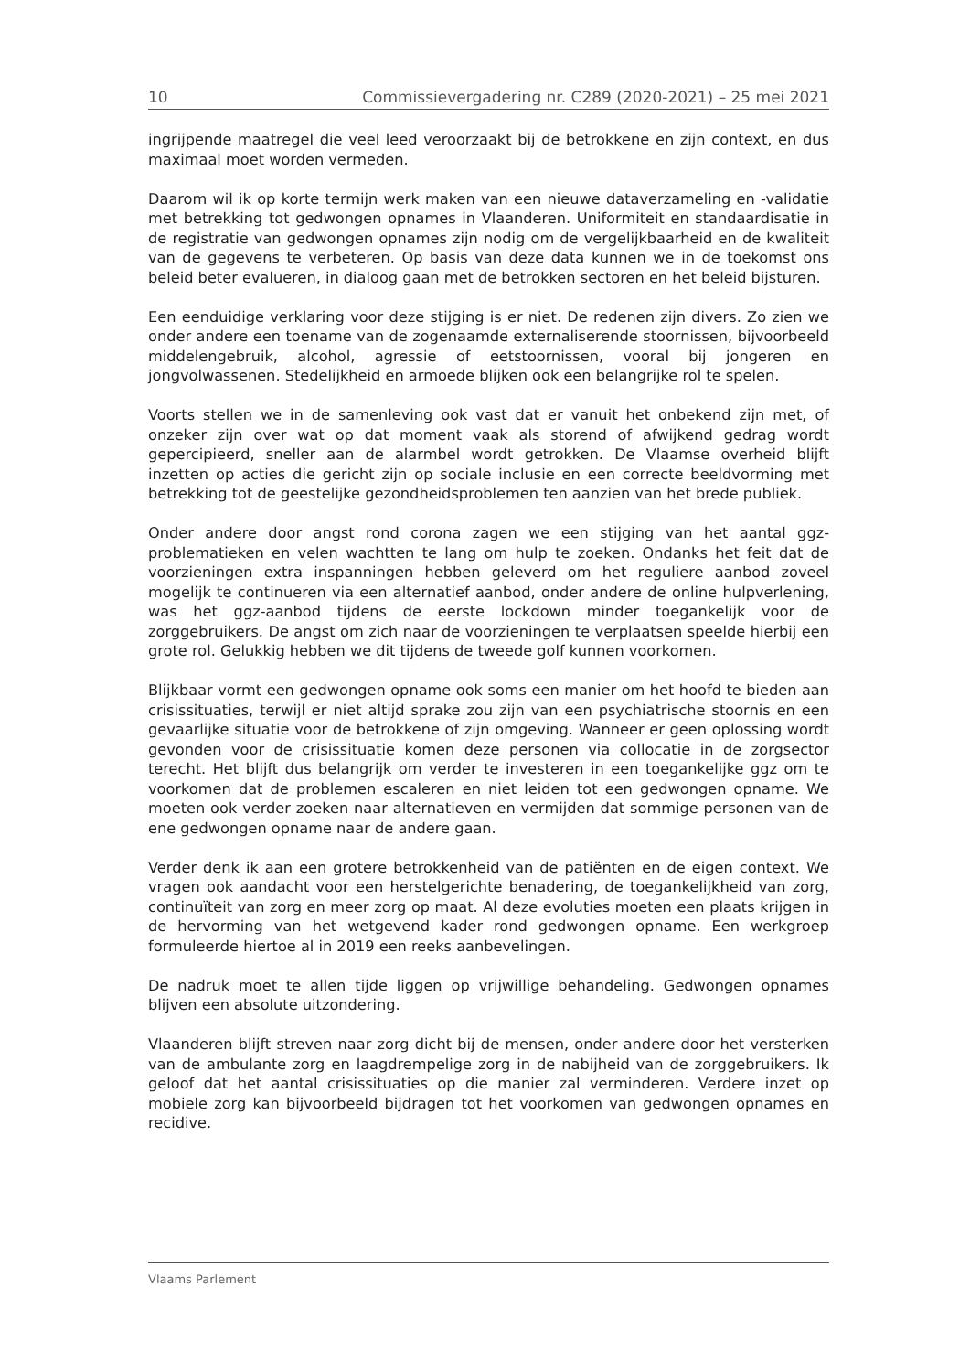10 Commissievergadering nr. C289 (2020-2021) – 25 mei 2021
ingrijpende maatregel die veel leed veroorzaakt bij de betrokkene en zijn context, en dus maximaal moet worden vermeden.
Daarom wil ik op korte termijn werk maken van een nieuwe dataverzameling en -validatie met betrekking tot gedwongen opnames in Vlaanderen. Uniformiteit en standaardisatie in de registratie van gedwongen opnames zijn nodig om de vergelijkbaarheid en de kwaliteit van de gegevens te verbeteren. Op basis van deze data kunnen we in de toekomst ons beleid beter evalueren, in dialoog gaan met de betrokken sectoren en het beleid bijsturen.
Een eenduidige verklaring voor deze stijging is er niet. De redenen zijn divers. Zo zien we onder andere een toename van de zogenaamde externaliserende stoornissen, bijvoorbeeld middelengebruik, alcohol, agressie of eetstoornissen, vooral bij jongeren en jongvolwassenen. Stedelijkheid en armoede blijken ook een belangrijke rol te spelen.
Voorts stellen we in de samenleving ook vast dat er vanuit het onbekend zijn met, of onzeker zijn over wat op dat moment vaak als storend of afwijkend gedrag wordt gepercipieerd, sneller aan de alarmbel wordt getrokken. De Vlaamse overheid blijft inzetten op acties die gericht zijn op sociale inclusie en een correcte beeldvorming met betrekking tot de geestelijke gezondheidsproblemen ten aanzien van het brede publiek.
Onder andere door angst rond corona zagen we een stijging van het aantal ggz-problematieken en velen wachtten te lang om hulp te zoeken. Ondanks het feit dat de voorzieningen extra inspanningen hebben geleverd om het reguliere aanbod zoveel mogelijk te continueren via een alternatief aanbod, onder andere de online hulpverlening, was het ggz-aanbod tijdens de eerste lockdown minder toegankelijk voor de zorggebruikers. De angst om zich naar de voorzieningen te verplaatsen speelde hierbij een grote rol. Gelukkig hebben we dit tijdens de tweede golf kunnen voorkomen.
Blijkbaar vormt een gedwongen opname ook soms een manier om het hoofd te bieden aan crisissituaties, terwijl er niet altijd sprake zou zijn van een psychiatrische stoornis en een gevaarlijke situatie voor de betrokkene of zijn omgeving. Wanneer er geen oplossing wordt gevonden voor de crisissituatie komen deze personen via collocatie in de zorgsector terecht. Het blijft dus belangrijk om verder te investeren in een toegankelijke ggz om te voorkomen dat de problemen escaleren en niet leiden tot een gedwongen opname. We moeten ook verder zoeken naar alternatieven en vermijden dat sommige personen van de ene gedwongen opname naar de andere gaan.
Verder denk ik aan een grotere betrokkenheid van de patiënten en de eigen context. We vragen ook aandacht voor een herstelgerichte benadering, de toegankelijkheid van zorg, continuïteit van zorg en meer zorg op maat. Al deze evoluties moeten een plaats krijgen in de hervorming van het wetgevend kader rond gedwongen opname. Een werkgroep formuleerde hiertoe al in 2019 een reeks aanbevelingen.
De nadruk moet te allen tijde liggen op vrijwillige behandeling. Gedwongen opnames blijven een absolute uitzondering.
Vlaanderen blijft streven naar zorg dicht bij de mensen, onder andere door het versterken van de ambulante zorg en laagdrempelige zorg in de nabijheid van de zorggebruikers. Ik geloof dat het aantal crisissituaties op die manier zal verminderen. Verdere inzet op mobiele zorg kan bijvoorbeeld bijdragen tot het voorkomen van gedwongen opnames en recidive.
Vlaams Parlement